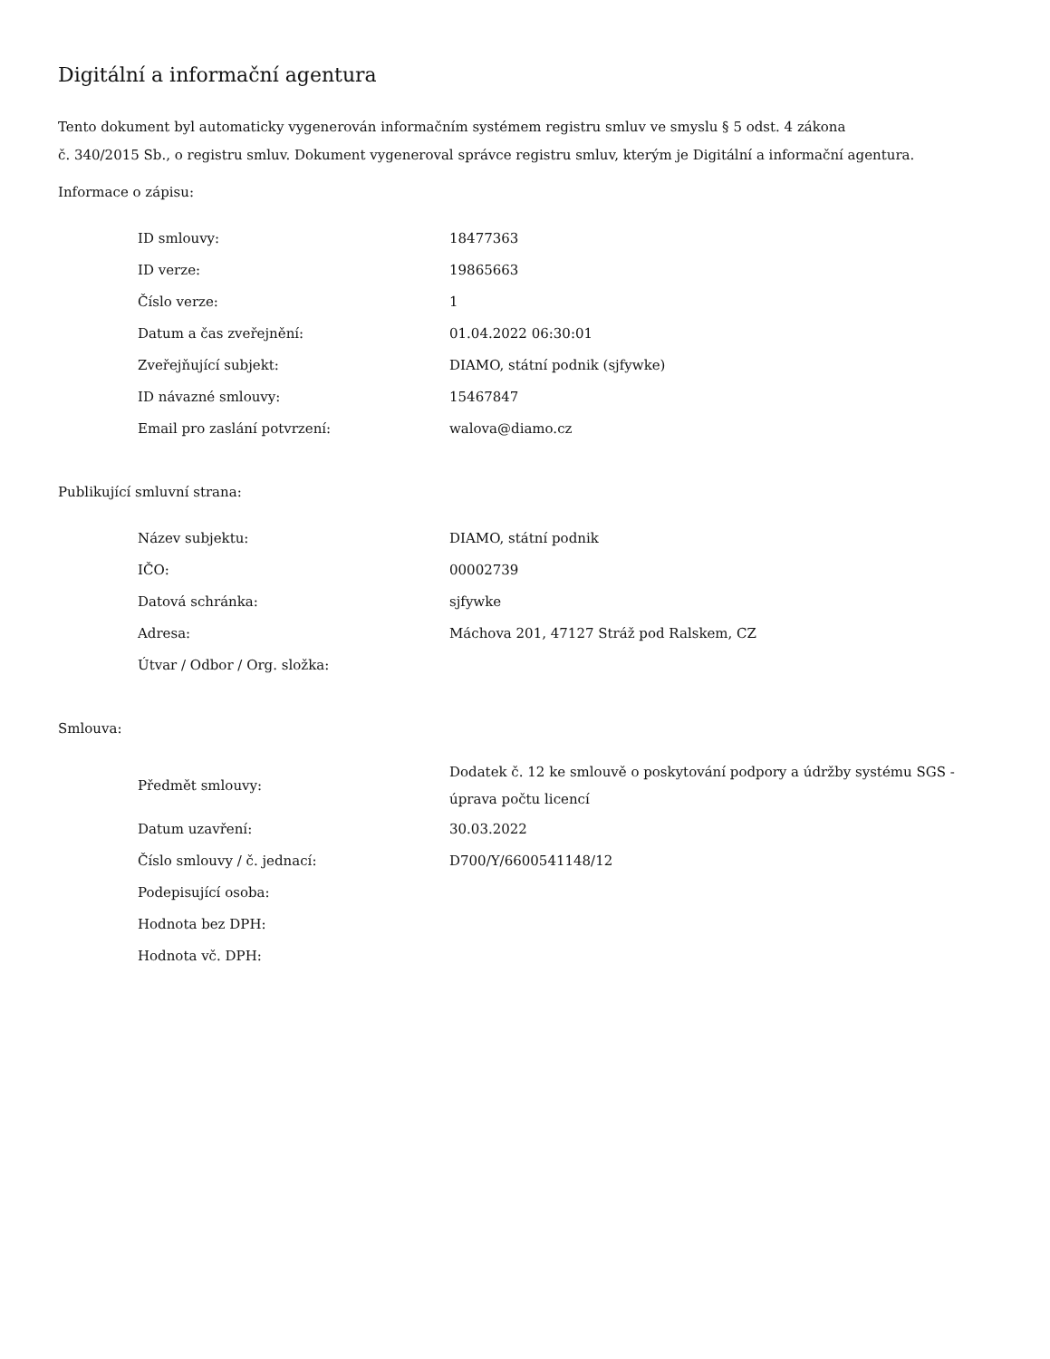Digitální a informační agentura
Tento dokument byl automaticky vygenerován informačním systémem registru smluv ve smyslu § 5 odst. 4 zákona
č. 340/2015 Sb., o registru smluv. Dokument vygeneroval správce registru smluv, kterým je Digitální a informační agentura.
Informace o zápisu:
| ID smlouvy: | 18477363 |
| ID verze: | 19865663 |
| Číslo verze: | 1 |
| Datum a čas zveřejnění: | 01.04.2022 06:30:01 |
| Zveřejňující subjekt: | DIAMO, státní podnik (sjfywke) |
| ID návazné smlouvy: | 15467847 |
| Email pro zaslání potvrzení: | walova@diamo.cz |
Publikující smluvní strana:
| Název subjektu: | DIAMO, státní podnik |
| IČO: | 00002739 |
| Datová schránka: | sjfywke |
| Adresa: | Máchova 201, 47127 Stráž pod Ralskem, CZ |
| Útvar / Odbor / Org. složka: | |
Smlouva:
| Předmět smlouvy: | Dodatek č. 12 ke smlouvě o poskytování podpory a údržby systému SGS - úprava počtu licencí |
| Datum uzavření: | 30.03.2022 |
| Číslo smlouvy / č. jednací: | D700/Y/6600541148/12 |
| Podepisující osoba: | |
| Hodnota bez DPH: | |
| Hodnota vč. DPH: | |